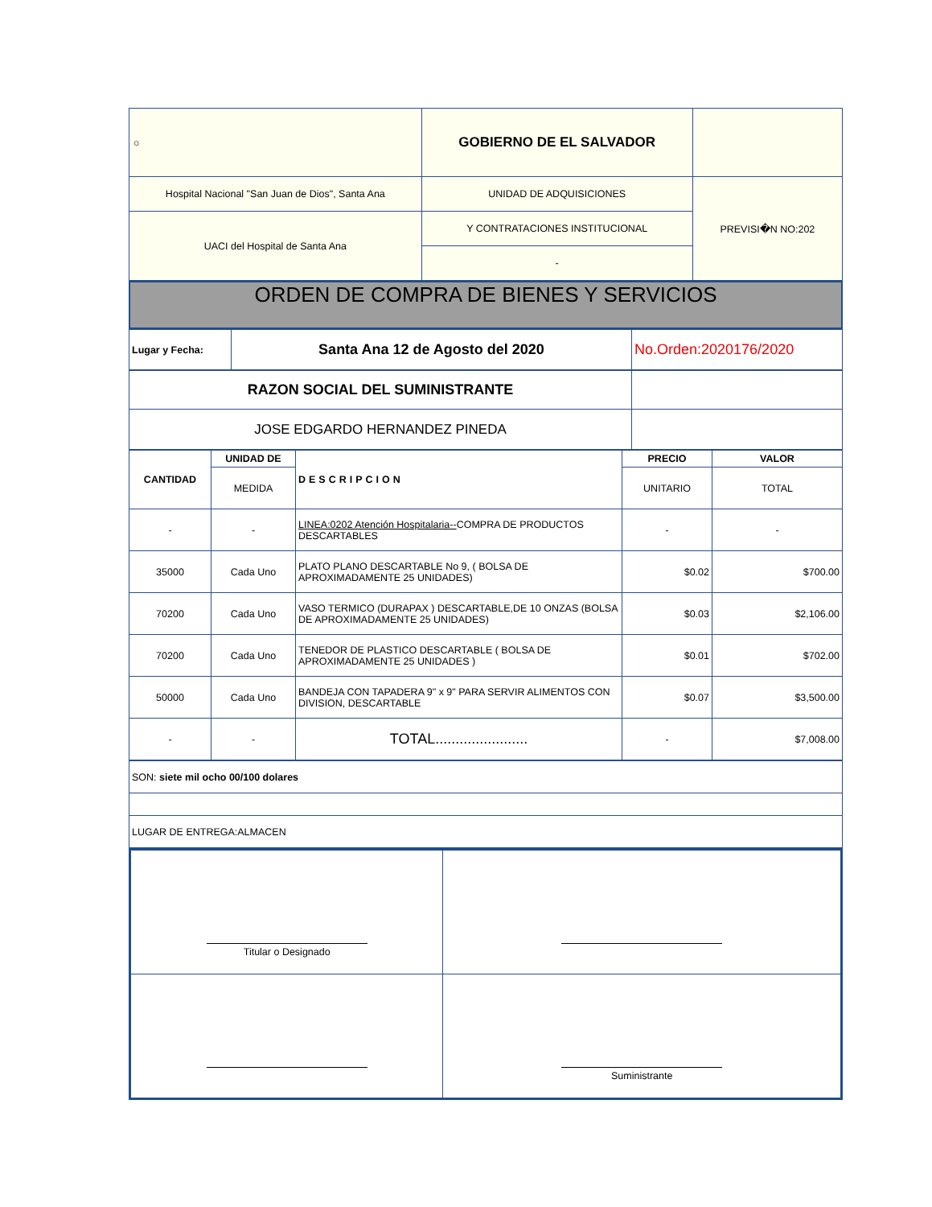| ☼ | GOBIERNO DE EL SALVADOR | |
| Hospital Nacional "San Juan de Dios", Santa Ana | UNIDAD DE ADQUISICIONES | PREVISI�N NO:202 |
| UACI del Hospital de Santa Ana | Y CONTRATACIONES INSTITUCIONAL | |
| | - | |
ORDEN DE COMPRA DE BIENES Y SERVICIOS
| Lugar y Fecha: | Santa Ana 12 de Agosto del 2020 | No.Orden:2020176/2020 |
| RAZON SOCIAL DEL SUMINISTRANTE | |
| JOSE EDGARDO HERNANDEZ PINEDA | |
| CANTIDAD | UNIDAD DE | DESCRIPCION | PRECIO | VALOR |
| --- | --- | --- | --- | --- |
| | MEDIDA | | UNITARIO | TOTAL |
| - | - | LINEA:0202 Atención Hospitalaria-- COMPRA DE PRODUCTOS DESCARTABLES | - | - |
| 35000 | Cada Uno | PLATO PLANO DESCARTABLE No 9, ( BOLSA DE APROXIMADAMENTE 25 UNIDADES) | $0.02 | $700.00 |
| 70200 | Cada Uno | VASO TERMICO (DURAPAX ) DESCARTABLE,DE 10 ONZAS (BOLSA DE APROXIMADAMENTE 25 UNIDADES) | $0.03 | $2,106.00 |
| 70200 | Cada Uno | TENEDOR DE PLASTICO DESCARTABLE ( BOLSA DE APROXIMADAMENTE 25 UNIDADES ) | $0.01 | $702.00 |
| 50000 | Cada Uno | BANDEJA CON TAPADERA 9" x 9" PARA SERVIR ALIMENTOS CON DIVISION, DESCARTABLE | $0.07 | $3,500.00 |
| - | - | TOTAL....................... | - | $7,008.00 |
| SON: siete mil ocho 00/100 dolares |
| LUGAR DE ENTREGA:ALMACEN |
| Titular o Designado | |
| | Suministrante |